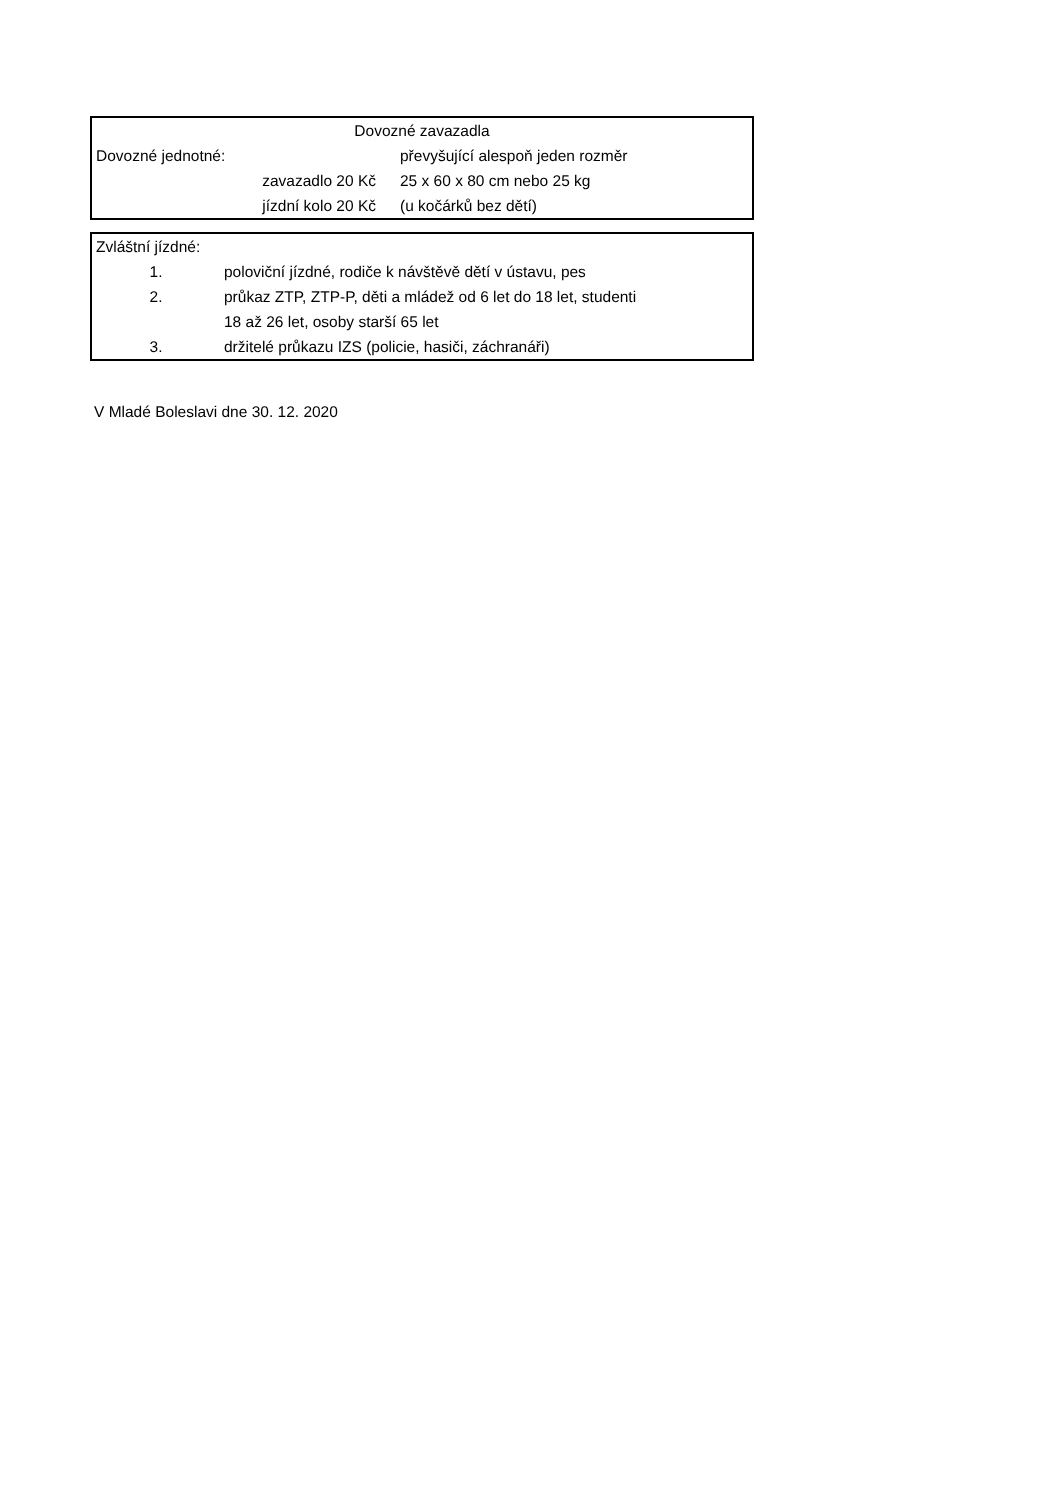| Dovozné zavazadla | |
| Dovozné jednotné: | převyšující alespoň jeden rozměr |
| zavazadlo 20 Kč | 25 x 60 x 80 cm nebo 25 kg |
| jízdní kolo 20 Kč | (u kočárků bez dětí) |
| Zvláštní jízdné: | |
| 1. | poloviční jízdné, rodiče k návštěvě dětí v ústavu, pes |
| 2. | průkaz ZTP, ZTP-P, děti a mládež od 6 let do 18 let, studenti |
| | 18 až 26 let, osoby starší 65 let |
| 3. | držitelé průkazu IZS (policie, hasiči, záchranáři) |
V Mladé Boleslavi dne 30. 12. 2020